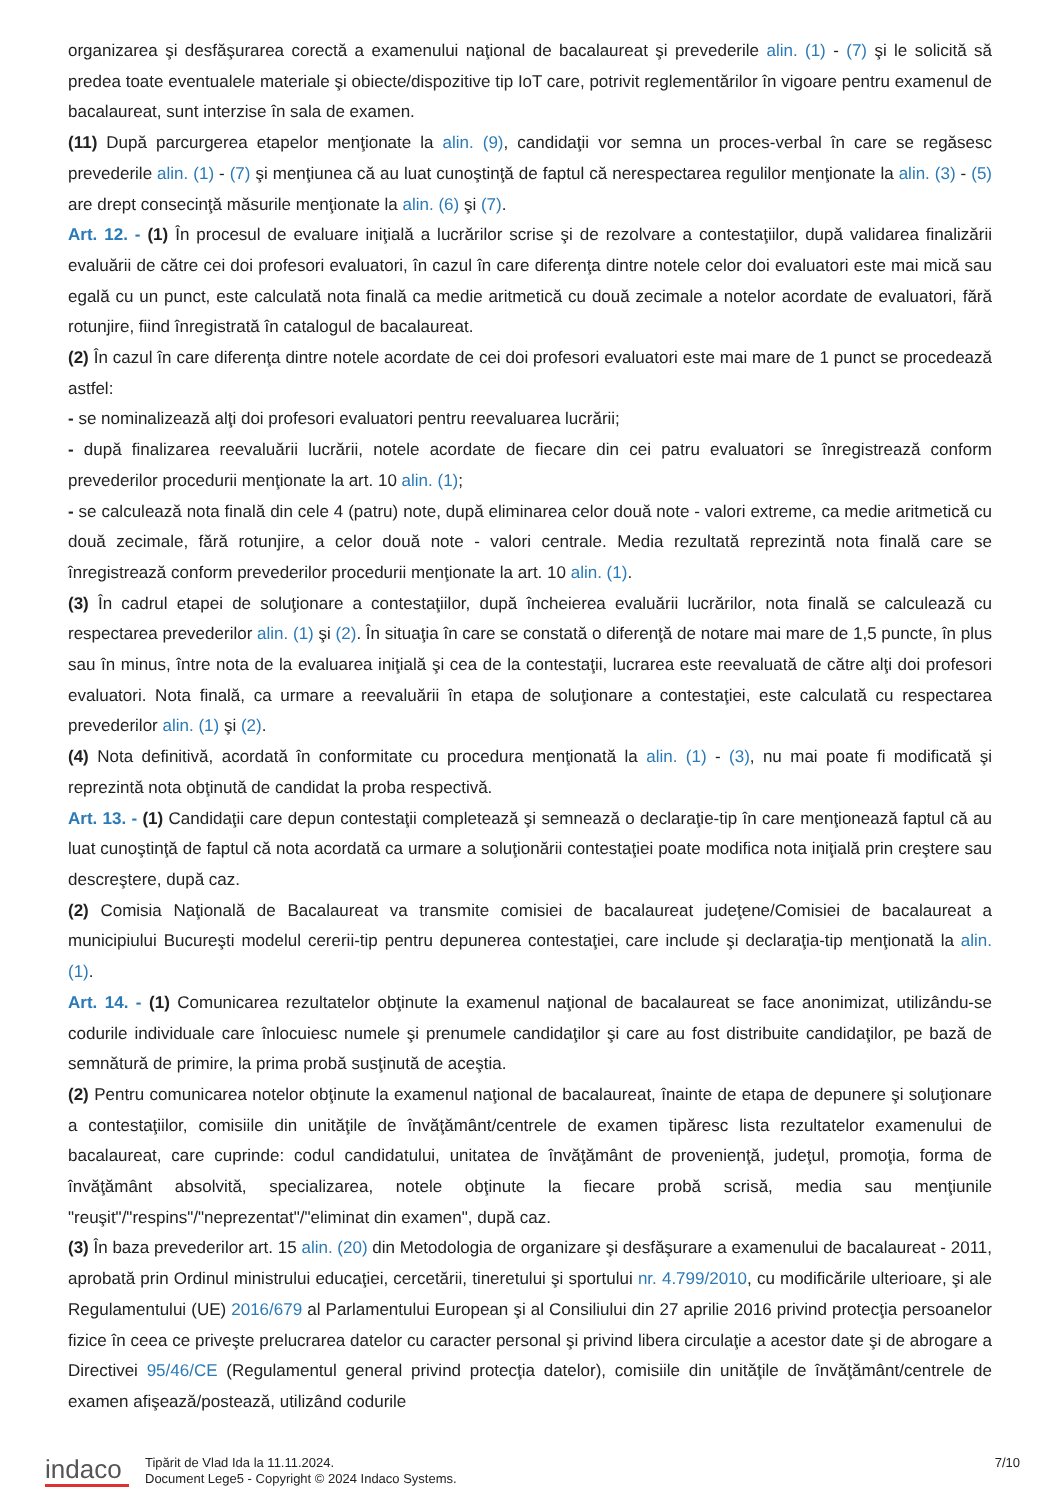organizarea şi desfăşurarea corectă a examenului naţional de bacalaureat şi prevederile alin. (1) - (7) şi le solicită să predea toate eventualele materiale şi obiecte/dispozitive tip IoT care, potrivit reglementărilor în vigoare pentru examenul de bacalaureat, sunt interzise în sala de examen.
(11) După parcurgerea etapelor menţionate la alin. (9), candidaţii vor semna un proces-verbal în care se regăsesc prevederile alin. (1) - (7) şi menţiunea că au luat cunoştinţă de faptul că nerespectarea regulilor menţionate la alin. (3) - (5) are drept consecinţă măsurile menţionate la alin. (6) şi (7).
Art. 12. - (1) În procesul de evaluare iniţială a lucrărilor scrise şi de rezolvare a contestaţiilor, după validarea finalizării evaluării de către cei doi profesori evaluatori, în cazul în care diferenţa dintre notele celor doi evaluatori este mai mică sau egală cu un punct, este calculată nota finală ca medie aritmetică cu două zecimale a notelor acordate de evaluatori, fără rotunjire, fiind înregistrată în catalogul de bacalaureat.
(2) În cazul în care diferenţa dintre notele acordate de cei doi profesori evaluatori este mai mare de 1 punct se procedează astfel:
- se nominalizează alţi doi profesori evaluatori pentru reevaluarea lucrării;
- după finalizarea reevaluării lucrării, notele acordate de fiecare din cei patru evaluatori se înregistrează conform prevederilor procedurii menţionate la art. 10 alin. (1);
- se calculează nota finală din cele 4 (patru) note, după eliminarea celor două note - valori extreme, ca medie aritmetică cu două zecimale, fără rotunjire, a celor două note - valori centrale. Media rezultată reprezintă nota finală care se înregistrează conform prevederilor procedurii menţionate la art. 10 alin. (1).
(3) În cadrul etapei de soluţionare a contestaţiilor, după încheierea evaluării lucrărilor, nota finală se calculează cu respectarea prevederilor alin. (1) şi (2). În situaţia în care se constată o diferenţă de notare mai mare de 1,5 puncte, în plus sau în minus, între nota de la evaluarea iniţială şi cea de la contestaţii, lucrarea este reevaluată de către alţi doi profesori evaluatori. Nota finală, ca urmare a reevaluării în etapa de soluţionare a contestaţiei, este calculată cu respectarea prevederilor alin. (1) şi (2).
(4) Nota definitivă, acordată în conformitate cu procedura menţionată la alin. (1) - (3), nu mai poate fi modificată şi reprezintă nota obţinută de candidat la proba respectivă.
Art. 13. - (1) Candidaţii care depun contestaţii completează şi semnează o declaraţie-tip în care menţionează faptul că au luat cunoştinţă de faptul că nota acordată ca urmare a soluţionării contestaţiei poate modifica nota iniţială prin creştere sau descreştere, după caz.
(2) Comisia Naţională de Bacalaureat va transmite comisiei de bacalaureat judeţene/Comisiei de bacalaureat a municipiului Bucureşti modelul cererii-tip pentru depunerea contestaţiei, care include şi declaraţia-tip menţionată la alin. (1).
Art. 14. - (1) Comunicarea rezultatelor obţinute la examenul naţional de bacalaureat se face anonimizat, utilizându-se codurile individuale care înlocuiesc numele şi prenumele candidaţilor şi care au fost distribuite candidaţilor, pe bază de semnătură de primire, la prima probă susţinută de aceştia.
(2) Pentru comunicarea notelor obţinute la examenul naţional de bacalaureat, înainte de etapa de depunere şi soluţionare a contestaţiilor, comisiile din unităţile de învăţământ/centrele de examen tipăresc lista rezultatelor examenului de bacalaureat, care cuprinde: codul candidatului, unitatea de învăţământ de provenienţă, judeţul, promoţia, forma de învăţământ absolvită, specializarea, notele obţinute la fiecare probă scrisă, media sau menţiunile "reuşit"/"respins"/"neprezentat"/"eliminat din examen", după caz.
(3) În baza prevederilor art. 15 alin. (20) din Metodologia de organizare şi desfăşurare a examenului de bacalaureat - 2011, aprobată prin Ordinul ministrului educaţiei, cercetării, tineretului şi sportului nr. 4.799/2010, cu modificările ulterioare, şi ale Regulamentului (UE) 2016/679 al Parlamentului European şi al Consiliului din 27 aprilie 2016 privind protecţia persoanelor fizice în ceea ce priveşte prelucrarea datelor cu caracter personal şi privind libera circulaţie a acestor date şi de abrogare a Directivei 95/46/CE (Regulamentul general privind protecţia datelor), comisiile din unităţile de învăţământ/centrele de examen afişează/postează, utilizând codurile
indaco
Tipărit de Vlad Ida la 11.11.2024.
Document Lege5 - Copyright © 2024 Indaco Systems.
7/10